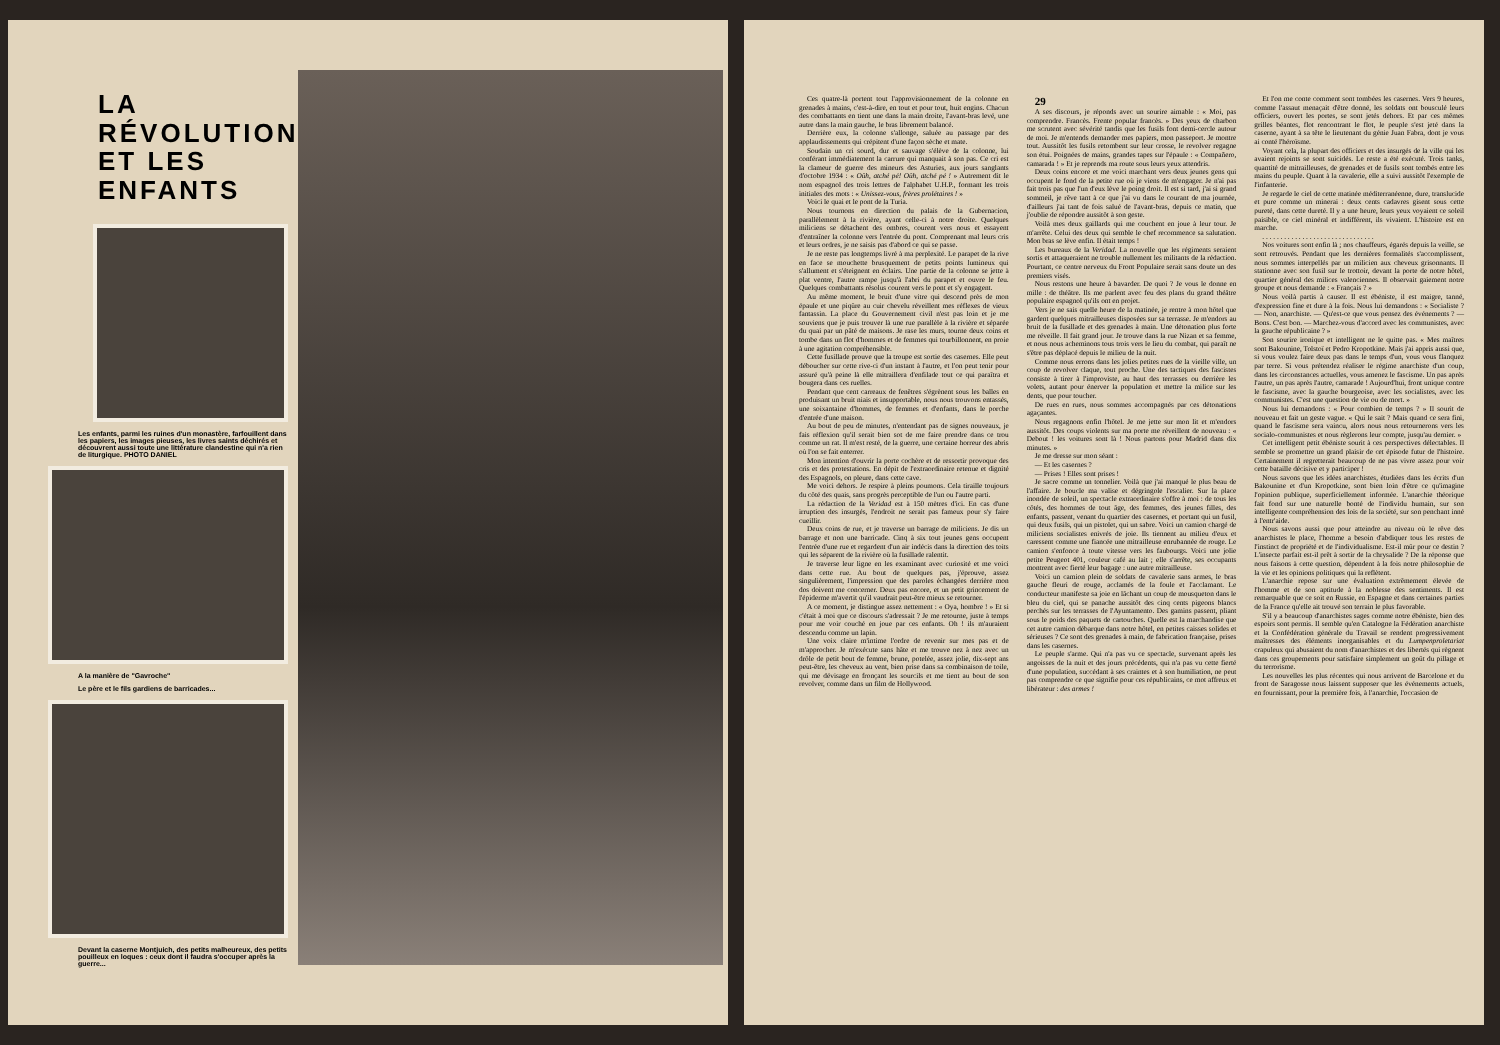LA RÉVOLUTION ET LES ENFANTS
Les enfants, parmi les ruines d'un monastère, farfouillent dans les papiers, les images pieuses, les livres saints déchirés et découvrent aussi toute une littérature clandestine qui n'a rien de liturgique. PHOTO DANIEL
A la manière de "Gavroche"
Le père et le fils gardiens de barricades...
Devant la caserne Montjuich, des petits malheureux, des petits pouilleux en loques : ceux dont il faudra s'occuper après la guerre...
Ces quatre-là portent tout l'approvisionnement de la colonne en grenades à mains, c'est-à-dire, en tout et pour tout, huit engins. Chacun des combattants en tient une dans la main droite, l'avant-bras levé, une autre dans la main gauche, le bras librement balancé.
Derrière eux, la colonne s'allonge, saluée au passage par des applaudissements qui crépitent d'une façon sèche et mate.
Soudain un cri sourd, dur et sauvage s'élève de la colonne, lui conférant immédiatement la carrure qui manquait à son pas. Ce cri est la clameur de guerre des mineurs des Asturies, aux jours sanglants d'octobre 1934 : « Oûh, atché pé! Oûh, atché pé ! » Autrement dit le nom espagnol des trois lettres de l'alphabet U.H.P., formant les trois initiales des mots : « Unissez-vous, frères prolétaires ! »
Voici le quai et le pont de la Turia.
Nous tournons en direction du palais de la Gubernacion, parallèlement à la rivière, ayant celle-ci à notre droite. Quelques miliciens se détachent des ombres, courent vers nous et essayent d'entraîner la colonne vers l'entrée du pont. Comprenant mal leurs cris et leurs ordres, je ne saisis pas d'abord ce qui se passe.
Je ne reste pas longtemps livré à ma perplexité. Le parapet de la rive en face se mouchette brusquement de petits points lumineux qui s'allument et s'éteignent en éclairs. Une partie de la colonne se jette à plat ventre, l'autre rampe jusqu'à l'abri du parapet et ouvre le feu. Quelques combattants résolus courent vers le pont et s'y engagent.
Au même moment, le bruit d'une vitre qui descend près de mon épaule et une piqûre au cuir chevelu réveillent mes réflexes de vieux fantassin. La place du Gouvernement civil n'est pas loin et je me souviens que je puis trouver là une rue parallèle à la rivière et séparée du quai par un pâté de maisons. Je rase les murs, tourne deux coins et tombe dans un flot d'hommes et de femmes qui tourbillonnent, en proie à une agitation compréhensible.
Cette fusillade prouve que la troupe est sortie des casernes. Elle peut déboucher sur cette rive-ci d'un instant à l'autre, et l'on peut tenir pour assuré qu'à peine là elle mitraillera d'enfilade tout ce qui paraîtra et bougera dans ces ruelles.
Pendant que cent carreaux de fenêtres s'égrènent sous les balles en produisant un bruit niais et insupportable, nous nous trouvons entassés, une soixantaine d'hommes, de femmes et d'enfants, dans le porche d'entrée d'une maison.
Au bout de peu de minutes, n'entendant pas de signes nouveaux, je fais réflexion qu'il serait bien sot de me faire prendre dans ce trou comme un rat. Il m'est resté, de la guerre, une certaine horreur des abris où l'on se fait enterrer.
Mon intention d'ouvrir la porte cochère et de ressortir provoque des cris et des protestations. En dépit de l'extraordinaire retenue et dignité des Espagnols, on pleure, dans cette cave.
Me voici dehors. Je respire à pleins poumons. Cela tiraille toujours du côté des quais, sans progrès perceptible de l'un ou l'autre parti.
La rédaction de la Veridad est à 150 mètres d'ici. En cas d'une irruption des insurgés, l'endroit ne serait pas fameux pour s'y faire cueillir.
Deux coins de rue, et je traverse un barrage de miliciens. Je dis un barrage et non une barricade. Cinq à six tout jeunes gens occupent l'entrée d'une rue et regardent d'un air indécis dans la direction des toits qui les séparent de la rivière où la fusillade ralentit.
Je traverse leur ligne en les examinant avec curiosité et me voici dans cette rue. Au bout de quelques pas, j'éprouve, assez singulièrement, l'impression que des paroles échangées derrière mon dos doivent me concerner. Deux pas encore, et un petit grincement de l'épiderme m'avertit qu'il vaudrait peut-être mieux se retourner.
A ce moment, je distingue assez nettement : « Oya, hombre ! » Et si c'était à moi que ce discours s'adressait ? Je me retourne, juste à temps pour me voir couché en joue par ces enfants. Oh ! ils m'auraient descendu comme un lapin.
Une voix claire m'intime l'ordre de revenir sur mes pas et de m'approcher. Je m'exécute sans hâte et me trouve nez à nez avec un drôle de petit bout de femme, brune, potelée, assez jolie, dix-sept ans peut-être, les cheveux au vent, bien prise dans sa combinaison de toile, qui me dévisage en fronçant les sourcils et me tient au bout de son revolver, comme dans un film de Hollywood.
29
A ses discours, je réponds avec un sourire aimable : « Moi, pas comprendre. Francès. Frente popular francès. » Des yeux de charbon me scrutent avec sévérité tandis que les fusils font demi-cercle autour de moi. Je m'entends demander mes papiers, mon passeport. Je montre tout. Aussitôt les fusils retombent sur leur crosse, le revolver regagne son étui. Poignées de mains, grandes tapes sur l'épaule : « Compañero, camarada ! » Et je reprends ma route sous leurs yeux attendris.
Deux coins encore et me voici marchant vers deux jeunes gens qui occupent le fond de la petite rue où je viens de m'engager. Je n'ai pas fait trois pas que l'un d'eux lève le poing droit. Il est si tard, j'ai si grand sommeil, je rêve tant à ce que j'ai vu dans le courant de ma journée, d'ailleurs j'ai tant de fois salué de l'avant-bras, depuis ce matin, que j'oublie de répondre aussitôt à son geste.
Voilà mes deux gaillards qui me couchent en joue à leur tour. Je m'arrête. Celui des deux qui semble le chef recommence sa salutation. Mon bras se lève enfin. Il était temps !
Les bureaux de la Veridad. La nouvelle que les régiments seraient sortis et attaqueraient ne trouble nullement les militants de la rédaction. Pourtant, ce centre nerveux du Front Populaire serait sans doute un des premiers visés.
Nous restons une heure à bavarder. De quoi ? Je vous le donne en mille : de théâtre. Ils me parlent avec feu des plans du grand théâtre populaire espagnol qu'ils ont en projet.
Vers je ne sais quelle heure de la matinée, je rentre à mon hôtel que gardent quelques mitrailleuses disposées sur sa terrasse. Je m'endors au bruit de la fusillade et des grenades à main. Une détonation plus forte me réveille. Il fait grand jour. Je trouve dans la rue Nizan et sa femme, et nous nous acheminons tous trois vers le lieu du combat, qui paraît ne s'être pas déplacé depuis le milieu de la nuit.
Comme nous errons dans les jolies petites rues de la vieille ville, un coup de revolver claque, tout proche. Une des tactiques des fascistes consiste à tirer à l'improviste, au haut des terrasses ou derrière les volets, autant pour énerver la population et mettre la milice sur les dents, que pour toucher.
De rues en rues, nous sommes accompagnés par ces détonations agaçantes.
Nous regagnons enfin l'hôtel. Je me jette sur mon lit et m'endors aussitôt. Des coups violents sur ma porte me réveillent de nouveau : « Debout ! les voitures sont là ! Nous partons pour Madrid dans dix minutes. »
Je me dresse sur mon séant :
— Et les casernes ?
— Prises ! Elles sont prises !
Je sacre comme un tonnelier. Voilà que j'ai manqué le plus beau de l'affaire. Je boucle ma valise et dégringole l'escalier. Sur la place inondée de soleil, un spectacle extraordinaire s'offre à moi : de tous les côtés, des hommes de tout âge, des femmes, des jeunes filles, des enfants, passent, venant du quartier des casernes, et portant qui un fusil, qui deux fusils, qui un pistolet, qui un sabre. Voici un camion chargé de miliciens socialistes enivrés de joie. Ils tiennent au milieu d'eux et caressent comme une fiancée une mitrailleuse enrubannée de rouge. Le camion s'enfonce à toute vitesse vers les faubourgs. Voici une jolie petite Peugeot 401, couleur café au lait ; elle s'arrête, ses occupants montrent avec fierté leur bagage : une autre mitrailleuse.
Voici un camion plein de soldats de cavalerie sans armes, le bras gauche fleuri de rouge, acclamés de la foule et l'acclamant. Le conducteur manifeste sa joie en lâchant un coup de mousqueton dans le bleu du ciel, qui se panache aussitôt des cinq cents pigeons blancs perchés sur les terrasses de l'Ayuntamento. Des gamins passent, pliant sous le poids des paquets de cartouches. Quelle est la marchandise que cet autre camion débarque dans notre hôtel, en petites caisses solides et sérieuses ? Ce sont des grenades à main, de fabrication française, prises dans les casernes.
Le peuple s'arme. Qui n'a pas vu ce spectacle, survenant après les angoisses de la nuit et des jours précédents, qui n'a pas vu cette fierté d'une population, succédant à ses craintes et à son humiliation, ne peut pas comprendre ce que signifie pour ces républicains, ce mot affreux et libérateur : des armes !
Et l'on me conte comment sont tombées les casernes. Vers 9 heures, comme l'assaut menaçait d'être donné, les soldats ont bousculé leurs officiers, ouvert les portes, se sont jetés dehors. Et par ces mêmes grilles béantes, flot rencontrant le flot, le peuple s'est jeté dans la caserne, ayant à sa tête le lieutenant du génie Juan Fabra, dont je vous ai conté l'héroïsme.
Voyant cela, la plupart des officiers et des insurgés de la ville qui les avaient rejoints se sont suicidés. Le reste a été exécuté. Trois tanks, quantité de mitrailleuses, de grenades et de fusils sont tombés entre les mains du peuple. Quant à la cavalerie, elle a suivi aussitôt l'exemple de l'infanterie.
Je regarde le ciel de cette matinée méditerranéenne, dure, translucide et pure comme un minerai : deux cents cadavres gisent sous cette pureté, dans cette dureté. Il y a une heure, leurs yeux voyaient ce soleil paisible, ce ciel minéral et indifférent, ils vivaient. L'histoire est en marche.
. . . . . . . . . . . . . . . . . . . . . . . . . . . . . . .
Nos voitures sont enfin là ; nos chauffeurs, égarés depuis la veille, se sont retrouvés. Pendant que les dernières formalités s'accomplissent, nous sommes interpellés par un milicien aux cheveux grisonnants. Il stationne avec son fusil sur le trottoir, devant la porte de notre hôtel, quartier général des milices valenciennes. Il observait gaiement notre groupe et nous demande : « Français ? »
Nous voilà partis à causer. Il est ébéniste, il est maigre, tanné, d'expression fine et dure à la fois. Nous lui demandons : « Socialiste ? — Non, anarchiste. — Qu'est-ce que vous pensez des événements ? — Bons. C'est bon. — Marchez-vous d'accord avec les communistes, avec la gauche républicaine ? »
Son sourire ironique et intelligent ne le quitte pas. « Mes maîtres sont Bakounine, Tolstoï et Pedro Kropotkine. Mais j'ai appris aussi que, si vous voulez faire deux pas dans le temps d'un, vous vous flanquez par terre. Si vous prétendez réaliser le régime anarchiste d'un coup, dans les circonstances actuelles, vous amenez le fascisme. Un pas après l'autre, un pas après l'autre, camarade ! Aujourd'hui, front unique contre le fascisme, avec la gauche bourgeoise, avec les socialistes, avec les communistes. C'est une question de vie ou de mort. »
Nous lui demandons : « Pour combien de temps ? » Il sourit de nouveau et fait un geste vague. « Qui le sait ? Mais quand ce sera fini, quand le fascisme sera vaincu, alors nous nous retournerons vers les socialo-communistes et nous règlerons leur compte, jusqu'au dernier. »
Cet intelligent petit ébéniste sourit à ces perspectives délectables. Il semble se promettre un grand plaisir de cet épisode futur de l'histoire. Certainement il regretterait beaucoup de ne pas vivre assez pour voir cette bataille décisive et y participer !
Nous savons que les idées anarchistes, étudiées dans les écrits d'un Bakounine et d'un Kropotkine, sont bien loin d'être ce qu'imagine l'opinion publique, superficiellement informée. L'anarchie théorique fait fond sur une naturelle bonté de l'individu humain, sur son intelligente compréhension des lois de la société, sur son penchant inné à l'entr'aide.
Nous savons aussi que pour atteindre au niveau où le rêve des anarchistes le place, l'homme a besoin d'abdiquer tous les restes de l'instinct de propriété et de l'individualisme. Est-il mûr pour ce destin ? L'insecte parfait est-il prêt à sortir de la chrysalide ? De la réponse que nous faisons à cette question, dépendent à la fois notre philosophie de la vie et les opinions politiques qui la reflètent.
L'anarchie repose sur une évaluation extrêmement élevée de l'homme et de son aptitude à la noblesse des sentiments. Il est remarquable que ce soit en Russie, en Espagne et dans certaines parties de la France qu'elle ait trouvé son terrain le plus favorable.
S'il y a beaucoup d'anarchistes sages comme notre ébéniste, bien des espoirs sont permis. Il semble qu'en Catalogne la Fédération anarchiste et la Confédération générale du Travail se rendent progressivement maîtresses des éléments inorganisables et du Lumpenproletariat crapuleux qui abusaient du nom d'anarchistes et des libertés qui règnent dans ces groupements pour satisfaire simplement un goût du pillage et du terrorisme.
Les nouvelles les plus récentes qui nous arrivent de Barcelone et du front de Saragosse nous laissent supposer que les événements actuels, en fournissant, pour la première fois, à l'anarchie, l'occasion de